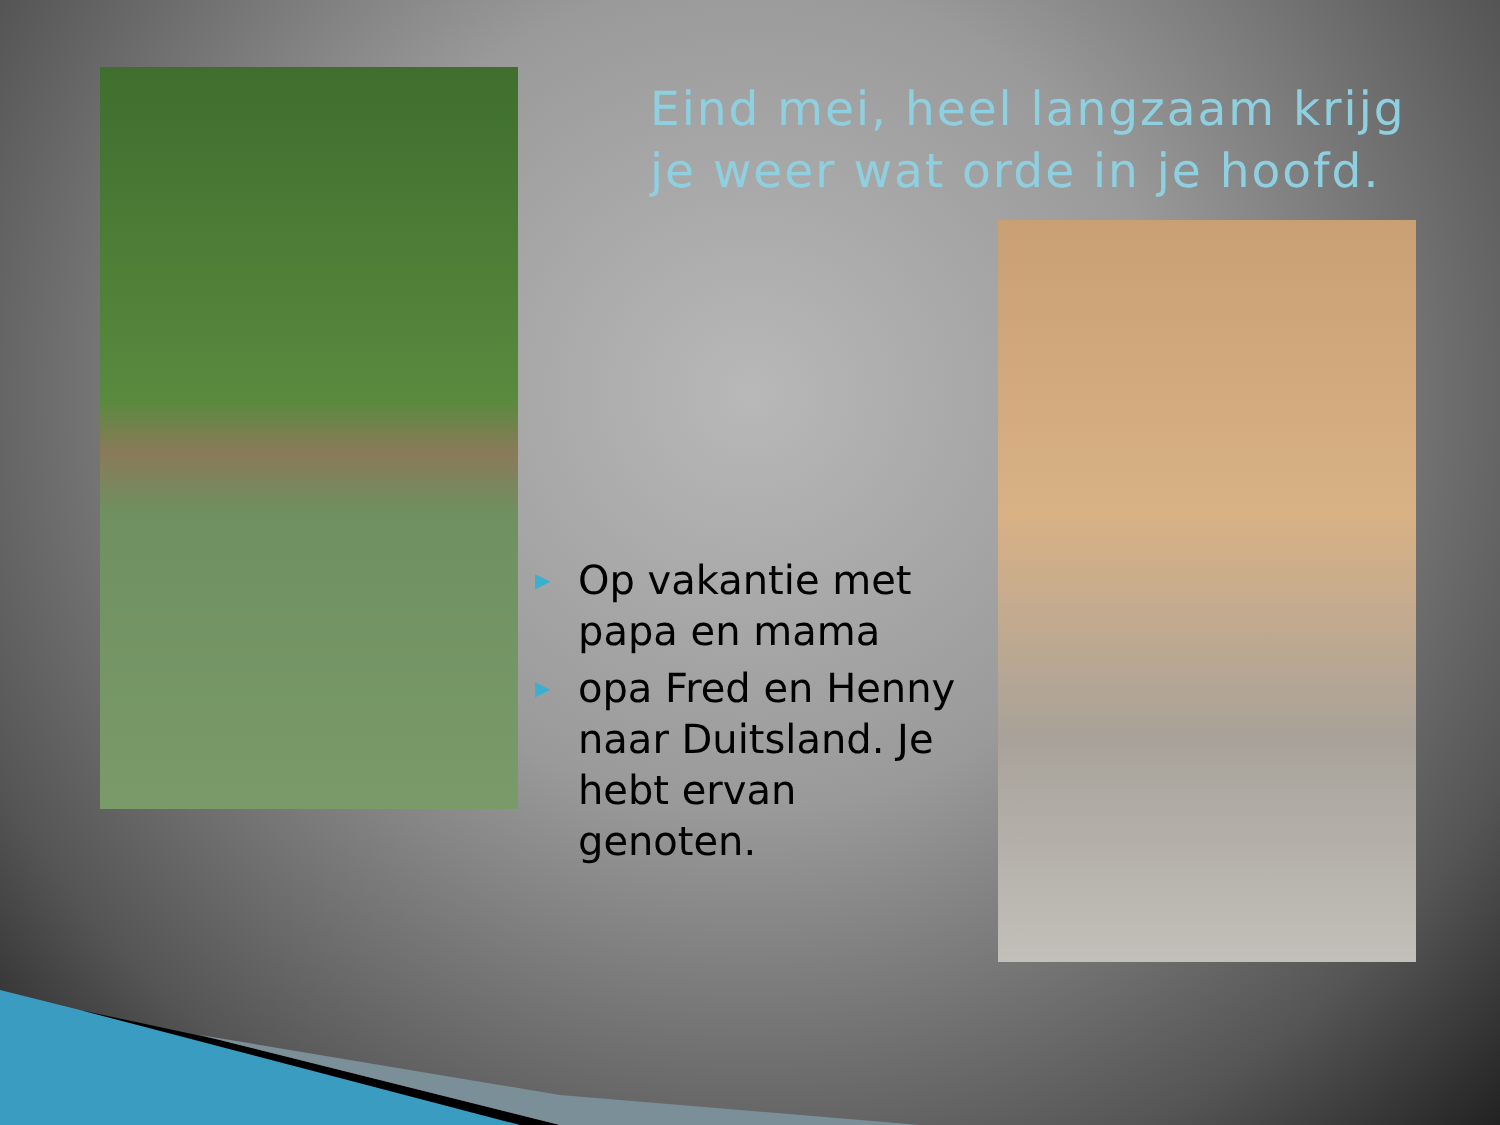Eind mei, heel langzaam krijg je weer wat orde in je hoofd.
▶ Op vakantie met papa en mama
▶ opa Fred en Henny naar Duitsland. Je hebt ervan genoten.